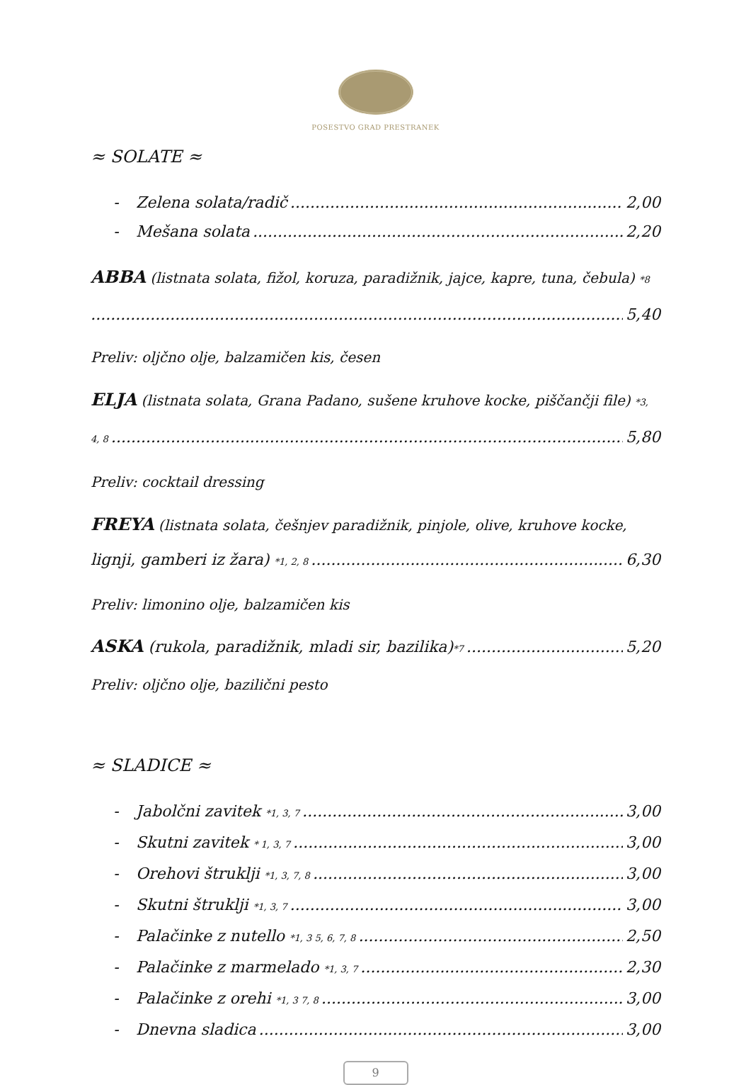POSESTVO GRAD PRESTRANEK
≈ SOLATE ≈
- Zelena solata/radič 2,00
- Mešana solata 2,20
ABBA (listnata solata, fižol, koruza, paradižnik, jajce, kapre, tuna, čebula) *8
5,40
Preliv: oljčno olje, balzamičen kis, česen
ELJA (listnata solata, Grana Padano, sušene kruhove kocke, piščančji file) *3,
4, 8 5,80
Preliv: cocktail dressing
FREYA (listnata solata, češnjev paradižnik, pinjole, olive, kruhove kocke,
lignji, gamberi iz žara) *1, 2, 8 6,30
Preliv: limonino olje, balzamičen kis
ASKA (rukola, paradižnik, mladi sir, bazilika)*7 5,20
Preliv: oljčno olje, bazilični pesto
≈ SLADICE ≈
- Jabolčni zavitek *1, 3, 7 3,00
- Skutni zavitek * 1, 3, 7 3,00
- Orehovi štruklji *1, 3, 7, 8 3,00
- Skutni štruklji *1, 3, 7 3,00
- Palačinke z nutello *1, 3 5, 6, 7, 8 2,50
- Palačinke z marmelado *1, 3, 7 2,30
- Palačinke z orehi *1, 3 7, 8 3,00
- Dnevna sladica 3,00
9